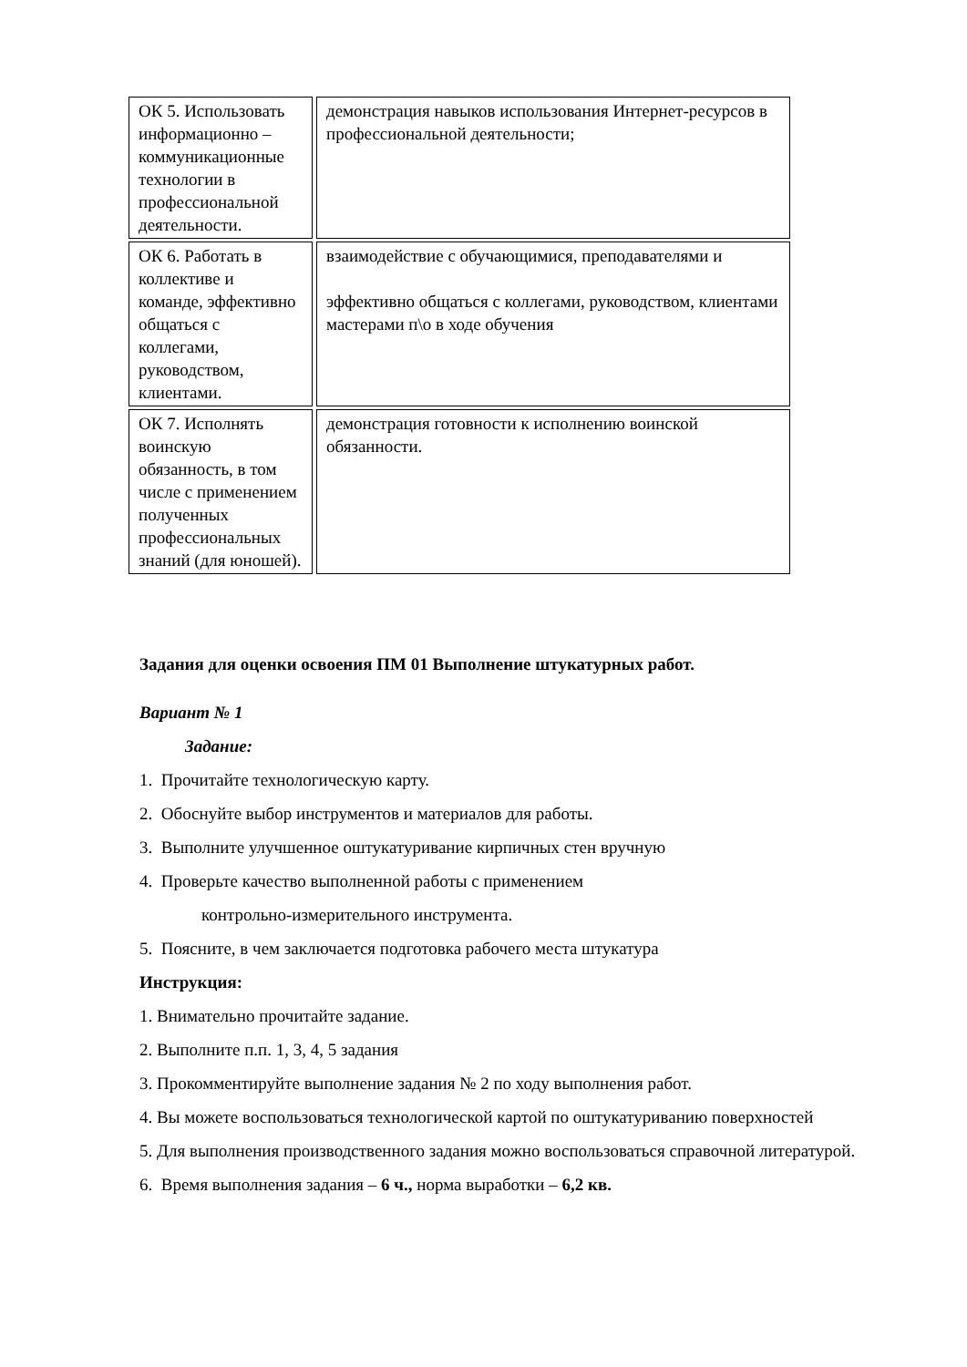| ОК 5. Использовать информационно – коммуникационные технологии в профессиональной деятельности. | демонстрация навыков использования Интернет-ресурсов в профессиональной деятельности; |
| ОК 6. Работать в коллективе и команде, эффективно общаться с коллегами, руководством, клиентами. | взаимодействие с обучающимися, преподавателями и эффективно общаться с коллегами, руководством, клиентами мастерами п\о в ходе обучения |
| ОК 7. Исполнять воинскую обязанность, в том числе с применением полученных профессиональных знаний (для юношей). | демонстрация готовности к исполнению воинской обязанности. |
Задания для оценки освоения ПМ 01 Выполнение штукатурных работ.
Вариант № 1
Задание:
1. Прочитайте технологическую карту.
2. Обоснуйте выбор инструментов и материалов для работы.
3. Выполните улучшенное оштукатуривание кирпичных стен вручную
4. Проверьте качество выполненной работы с применением
контрольно-измерительного инструмента.
5. Поясните, в чем заключается подготовка рабочего места штукатура
Инструкция:
1. Внимательно прочитайте задание.
2. Выполните п.п. 1, 3, 4, 5 задания
3. Прокомментируйте выполнение задания № 2 по ходу выполнения работ.
4. Вы можете воспользоваться технологической картой по оштукатуриванию поверхностей
5. Для выполнения производственного задания можно воспользоваться справочной литературой.
6. Время выполнения задания – 6 ч., норма выработки – 6,2 кв.